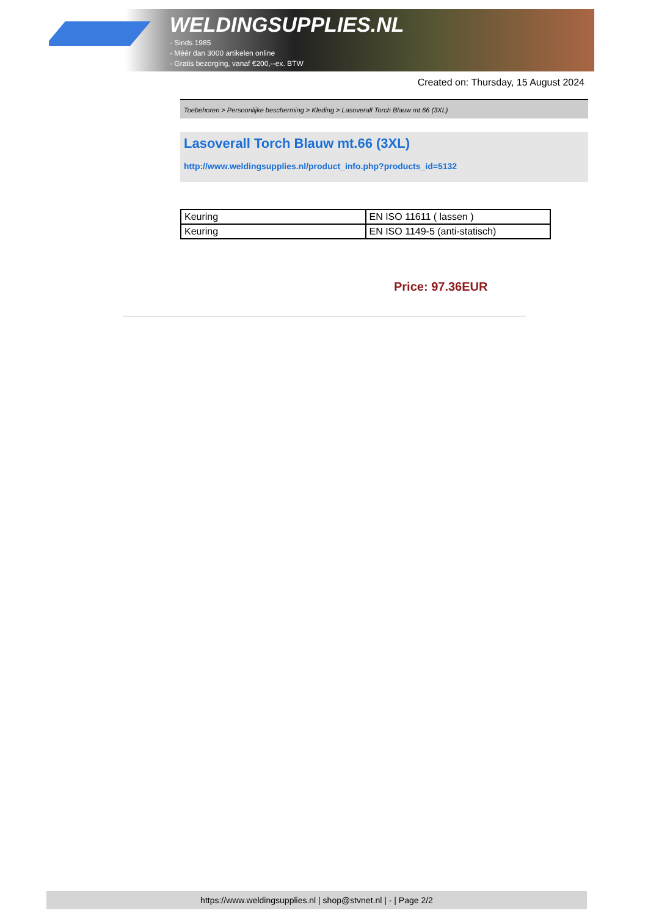WELDINGSUPPLIES.NL
- Sinds 1985
- Méér dan 3000 artikelen online
- Gratis bezorging, vanaf €200,--ex. BTW
Created on: Thursday, 15 August 2024
Toebehoren > Persoonlijke bescherming > Kleding > Lasoverall Torch Blauw mt.66 (3XL)
Lasoverall Torch Blauw mt.66 (3XL)
http://www.weldingsupplies.nl/product_info.php?products_id=5132
| Keuring | EN ISO 11611 ( lassen ) |
| Keuring | EN ISO 1149-5 (anti-statisch) |
Price: 97.36EUR
https://www.weldingsupplies.nl | shop@stvnet.nl | - | Page 2/2